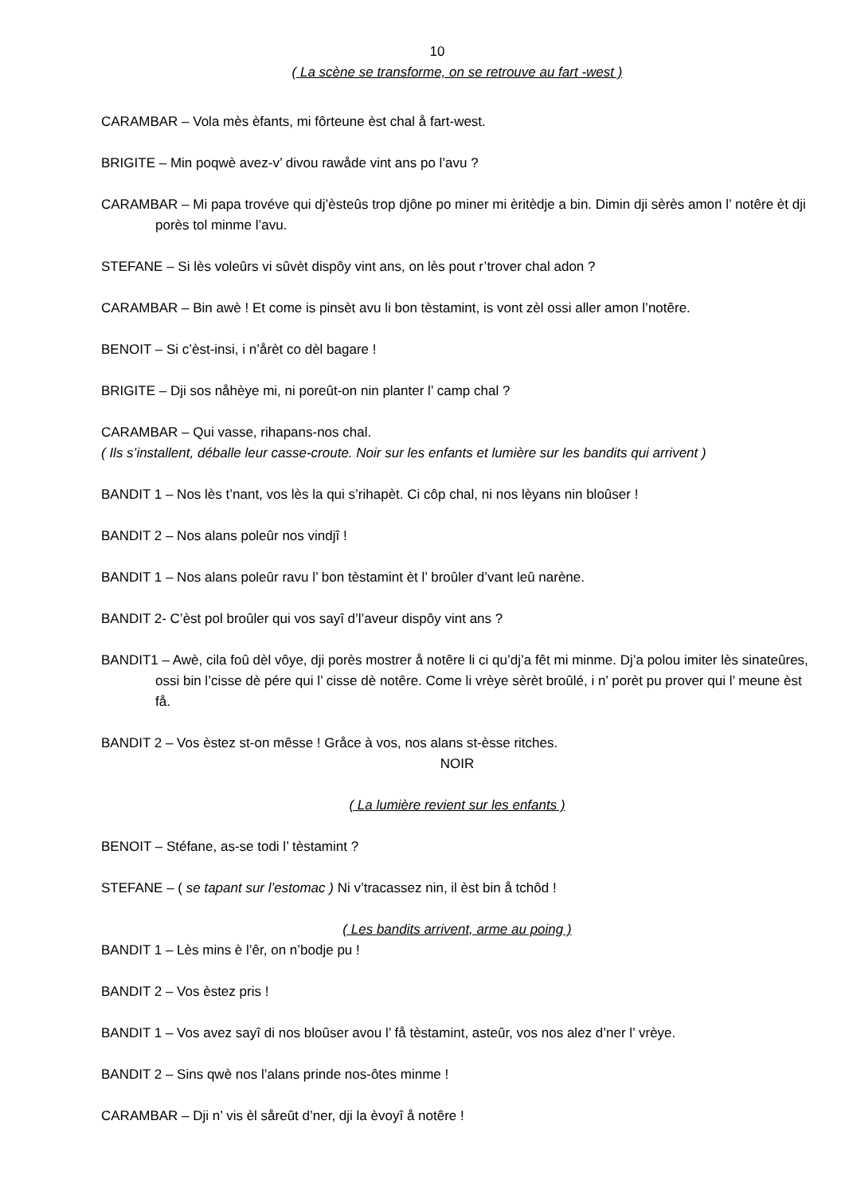10
( La scène se transforme, on se retrouve au fart -west )
CARAMBAR – Vola mès èfants, mi fôrteune èst chal å fart-west.
BRIGITE – Min poqwè avez-v’ divou rawåde vint ans po l’avu ?
CARAMBAR – Mi papa trovéve qui dj’èsteûs trop djône po miner mi èritèdje a bin. Dimin dji sèrès amon l’ notêre èt dji porès tol minme l’avu.
STEFANE – Si lès voleûrs vi sûvèt dispôy vint ans, on lès pout r’trover chal adon ?
CARAMBAR – Bin awè ! Et come is pinsèt avu li bon tèstamint, is vont zèl ossi aller amon l’notêre.
BENOIT – Si c’èst-insi, i n’årèt co dèl bagare !
BRIGITE – Dji sos nåhèye mi, ni poreût-on nin planter l’ camp chal ?
CARAMBAR – Qui vasse, rihapans-nos chal.
( Ils s’installent, déballe leur casse-croute. Noir sur les enfants et lumière sur les bandits qui arrivent )
BANDIT 1 – Nos lès t’nant, vos lès la qui s’rihapèt. Ci côp chal, ni nos lèyans nin bloûser !
BANDIT 2 – Nos alans poleûr nos vindjî !
BANDIT 1 – Nos alans poleûr ravu l’ bon tèstamint èt l’ broûler d’vant leû narène.
BANDIT 2- C’èst pol broûler qui vos sayî d’l’aveur dispôy vint ans ?
BANDIT1 – Awè, cila foû dèl vôye, dji porès mostrer å notêre li ci qu’dj’a fêt mi minme. Dj’a polou imiter lès sinateûres, ossi bin l’cisse dè pére qui l’ cisse dè notêre. Come li vrèye sèrèt broûlé, i n’ porèt pu prover qui l’ meune èst få.
BANDIT 2 – Vos èstez st-on mêsse ! Gråce à vos, nos alans st-èsse ritches.
NOIR
( La lumière revient sur les enfants )
BENOIT – Stéfane, as-se todi l’ tèstamint ?
STEFANE – ( se tapant sur l’estomac ) Ni v’tracassez nin, il èst bin å tchôd !
( Les bandits arrivent, arme au poing )
BANDIT 1 – Lès mins è l’êr, on n’bodje pu !
BANDIT 2 – Vos èstez pris !
BANDIT 1 – Vos avez sayî di nos bloûser avou l’ få tèstamint, asteûr, vos nos alez d’ner l’ vrèye.
BANDIT 2 – Sins qwè nos l’alans prinde nos-ôtes minme !
CARAMBAR – Dji n’ vis èl såreût d’ner, dji la èvoyî å notêre !